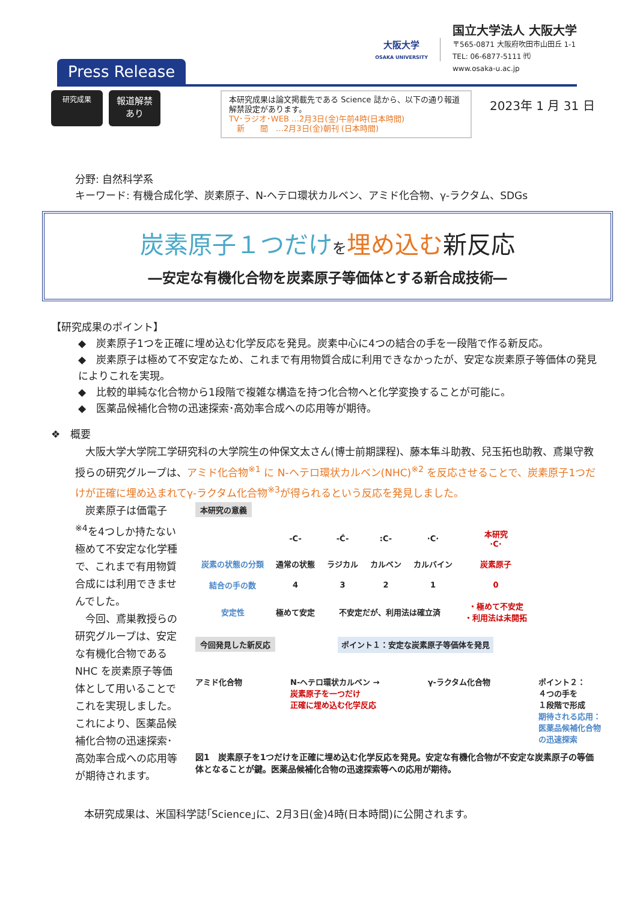Press Release
大阪大学
OSAKA UNIVERSITY
国立大学法人 大阪大学
〒565-0871 大阪府吹田市山田丘 1-1
TEL: 06-6877-5111 ㈹
www.osaka-u.ac.jp
研究成果
報道解禁
あり
本研究成果は論文掲載先である Science 誌から、以下の通り報道解禁設定があります。
TV･ラジオ･WEB …2月3日(金)午前4時(日本時間)
　新　　聞　…2月3日(金)朝刊 (日本時間)
2023年 1 月 31 日
分野: 自然科学系
キーワード: 有機合成化学、炭素原子、N-ヘテロ環状カルベン、アミド化合物、γ-ラクタム、SDGs
炭素原子１つだけ を埋め込む新反応
―安定な有機化合物を炭素原子等価体とする新合成技術―
【研究成果のポイント】
◆　炭素原子1つを正確に埋め込む化学反応を発見。炭素中心に4つの結合の手を一段階で作る新反応。
◆　炭素原子は極めて不安定なため、これまで有用物質合成に利用できなかったが、安定な炭素原子等価体の発見によりこれを実現。
◆　比較的単純な化合物から1段階で複雑な構造を持つ化合物へと化学変換することが可能に。
◆　医薬品候補化合物の迅速探索･高効率合成への応用等が期待。
❖　概要
　大阪大学大学院工学研究科の大学院生の仲保文太さん(博士前期課程)、藤本隼斗助教、兒玉拓也助教、鳶巣守教授らの研究グループは、アミド化合物<sup>※1</sup> に N-ヘテロ環状カルベン(NHC)<sup>※2</sup> を反応させることで、炭素原子1つだけが正確に埋め込まれてγ-ラクタム化合物<sup>※3</sup>が得られるという反応を発見しました。
　炭素原子は価電子<sup>※4</sup>を4つしか持たない極めて不安定な化学種で、これまで有用物質合成には利用できませんでした。
　今回、鳶巣教授らの研究グループは、安定な有機化合物である NHC を炭素原子等価体として用いることでこれを実現しました。これにより、医薬品候補化合物の迅速探索･高効率合成への応用等が期待されます。
本研究の意義
| | -C- | -Ċ- | :C- | ·C· | 本研究 ·C· |
| 炭素の状態の分類 | 通常の状態 | ラジカル | カルベン | カルバイン | 炭素原子 |
| 結合の手の数 | 4 | 3 | 2 | 1 | 0 |
| 安定性 | 極めて安定 | 不安定だが、利用法は確立済 | | | ・極めて不安定 ・利用法は未開拓 |
今回発見した新反応 ポイント１：安定な炭素原子等価体を発見
アミド化合物 N-ヘテロ環状カルベン →
炭素原子を一つだけ
正確に埋め込む化学反応 γ-ラクタム化合物 ポイント２：
４つの手を
１段階で形成
期待される応用：
医薬品候補化合物
の迅速探索
図1　炭素原子を1つだけを正確に埋め込む化学反応を発見。安定な有機化合物が不安定な炭素原子の等価体となることが鍵。医薬品候補化合物の迅速探索等への応用が期待。
本研究成果は、米国科学誌｢Science｣に、2月3日(金)4時(日本時間)に公開されます。